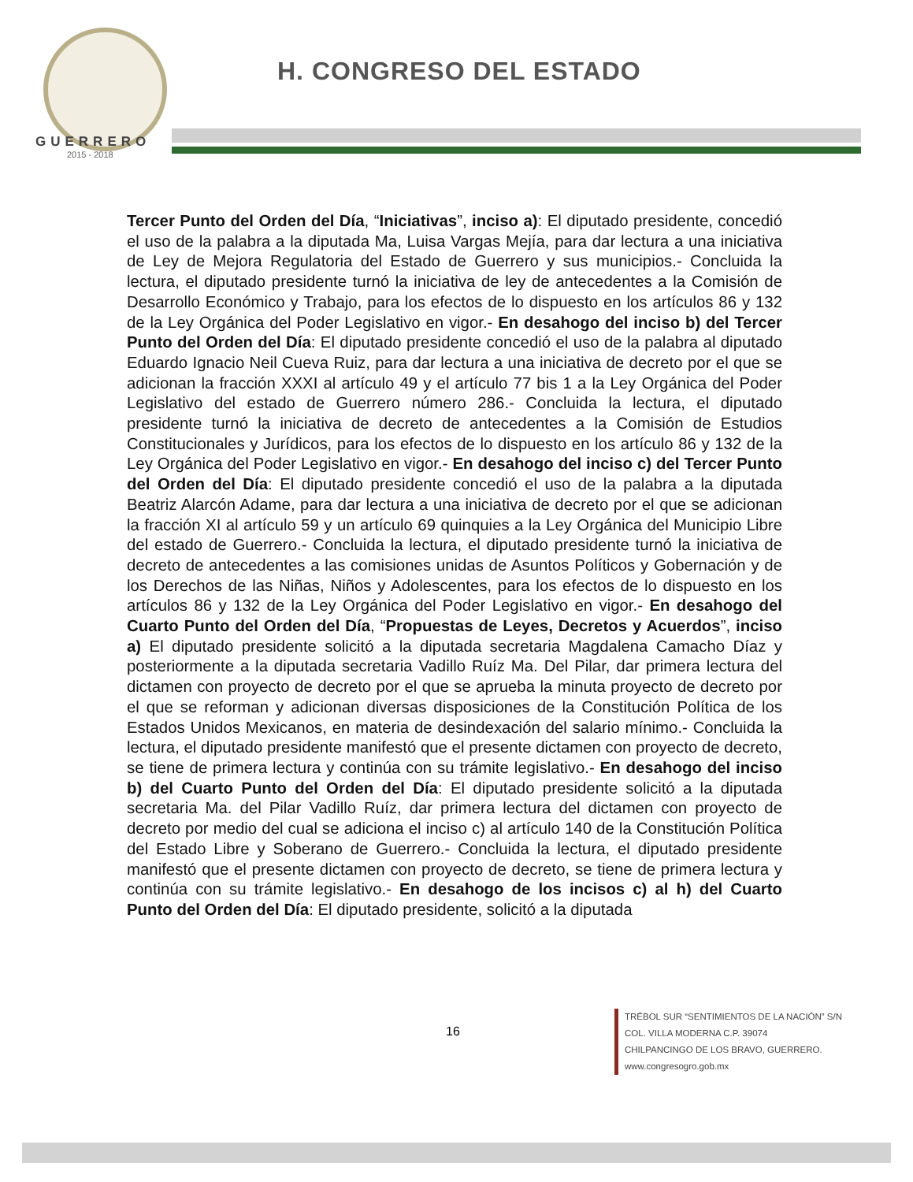GUERRERO
2015 - 2018
H. CONGRESO DEL ESTADO
Tercer Punto del Orden del Día, “Iniciativas”, inciso a): El diputado presidente, concedió el uso de la palabra a la diputada Ma, Luisa Vargas Mejía, para dar lectura a una iniciativa de Ley de Mejora Regulatoria del Estado de Guerrero y sus municipios.- Concluida la lectura, el diputado presidente turnó la iniciativa de ley de antecedentes a la Comisión de Desarrollo Económico y Trabajo, para los efectos de lo dispuesto en los artículos 86 y 132 de la Ley Orgánica del Poder Legislativo en vigor.- En desahogo del inciso b) del Tercer Punto del Orden del Día: El diputado presidente concedió el uso de la palabra al diputado Eduardo Ignacio Neil Cueva Ruiz, para dar lectura a una iniciativa de decreto por el que se adicionan la fracción XXXI al artículo 49 y el artículo 77 bis 1 a la Ley Orgánica del Poder Legislativo del estado de Guerrero número 286.- Concluida la lectura, el diputado presidente turnó la iniciativa de decreto de antecedentes a la Comisión de Estudios Constitucionales y Jurídicos, para los efectos de lo dispuesto en los artículo 86 y 132 de la Ley Orgánica del Poder Legislativo en vigor.- En desahogo del inciso c) del Tercer Punto del Orden del Día: El diputado presidente concedió el uso de la palabra a la diputada Beatriz Alarcón Adame, para dar lectura a una iniciativa de decreto por el que se adicionan la fracción XI al artículo 59 y un artículo 69 quinquies a la Ley Orgánica del Municipio Libre del estado de Guerrero.- Concluida la lectura, el diputado presidente turnó la iniciativa de decreto de antecedentes a las comisiones unidas de Asuntos Políticos y Gobernación y de los Derechos de las Niñas, Niños y Adolescentes, para los efectos de lo dispuesto en los artículos 86 y 132 de la Ley Orgánica del Poder Legislativo en vigor.- En desahogo del Cuarto Punto del Orden del Día, “Propuestas de Leyes, Decretos y Acuerdos”, inciso a) El diputado presidente solicitó a la diputada secretaria Magdalena Camacho Díaz y posteriormente a la diputada secretaria Vadillo Ruíz Ma. Del Pilar, dar primera lectura del dictamen con proyecto de decreto por el que se aprueba la minuta proyecto de decreto por el que se reforman y adicionan diversas disposiciones de la Constitución Política de los Estados Unidos Mexicanos, en materia de desindexación del salario mínimo.- Concluida la lectura, el diputado presidente manifestó que el presente dictamen con proyecto de decreto, se tiene de primera lectura y continúa con su trámite legislativo.- En desahogo del inciso b) del Cuarto Punto del Orden del Día: El diputado presidente solicitó a la diputada secretaria Ma. del Pilar Vadillo Ruíz, dar primera lectura del dictamen con proyecto de decreto por medio del cual se adiciona el inciso c) al artículo 140 de la Constitución Política del Estado Libre y Soberano de Guerrero.- Concluida la lectura, el diputado presidente manifestó que el presente dictamen con proyecto de decreto, se tiene de primera lectura y continúa con su trámite legislativo.- En desahogo de los incisos c) al h) del Cuarto Punto del Orden del Día: El diputado presidente, solicitó a la diputada
16
TRÉBOL SUR “SENTIMIENTOS DE LA NACIÓN” S/N
COL. VILLA MODERNA C.P. 39074
CHILPANCINGO DE LOS BRAVO, GUERRERO.
www.congresogro.gob.mx